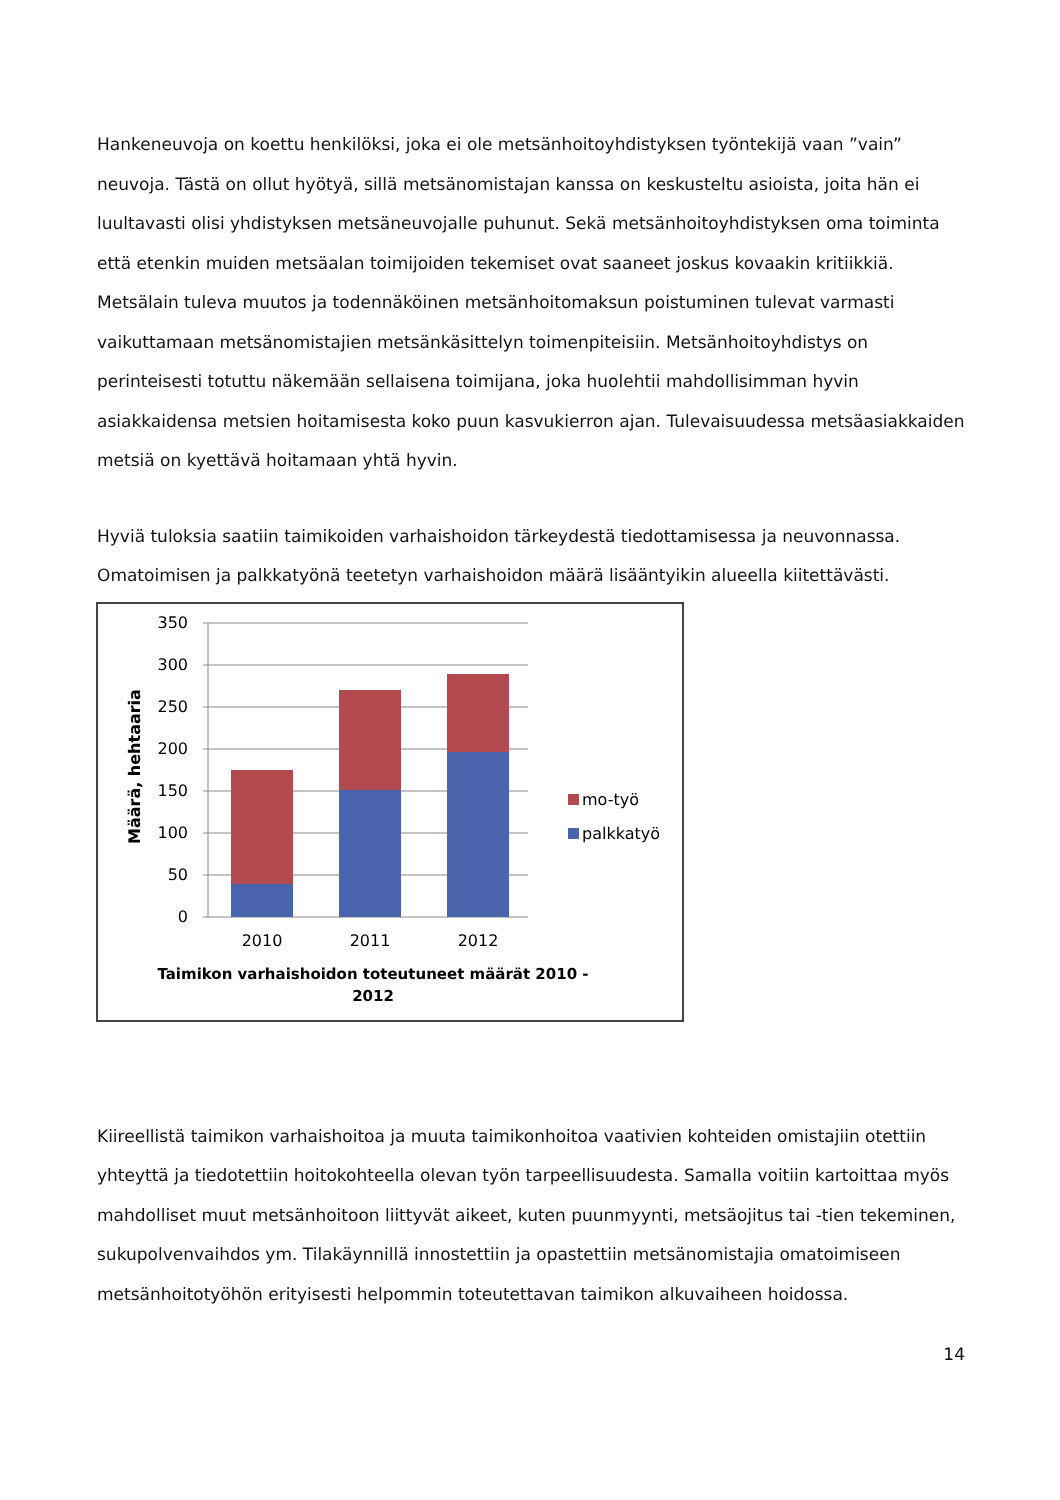Hankeneuvoja on koettu henkilöksi, joka ei ole metsänhoitoyhdistyksen työntekijä vaan ”vain” neuvoja. Tästä on ollut hyötyä, sillä metsänomistajan kanssa on keskusteltu asioista, joita hän ei luultavasti olisi yhdistyksen metsäneuvojalle puhunut. Sekä metsänhoitoyhdistyksen oma toiminta että etenkin muiden metsäalan toimijoiden tekemiset ovat saaneet joskus kovaakin kritiikkiä. Metsälain tuleva muutos ja todennäköinen metsänhoitomaksun poistuminen tulevat varmasti vaikuttamaan metsänomistajien metsänkäsittelyn toimenpiteisiin. Metsänhoitoyhdistys on perinteisesti totuttu näkemään sellaisena toimijana, joka huolehtii mahdollisimman hyvin asiakkaidensa metsien hoitamisesta koko puun kasvukierron ajan. Tulevaisuudessa metsäasiakkaiden metsiä on kyettävä hoitamaan yhtä hyvin.
Hyviä tuloksia saatiin taimikoiden varhaishoidon tärkeydestä tiedottamisessa ja neuvonnassa. Omatoimisen ja palkkatyönä teetetyn varhaishoidon määrä lisääntyikin alueella kiitettävästi.
Määrä, hehtaaria
350
300
250
200
150
100
50
0
2010
2011
2012
mo-työ
palkkatyö
Taimikon varhaishoidon toteutuneet määrät 2010 -
2012
Kiireellistä taimikon varhaishoitoa ja muuta taimikonhoitoa vaativien kohteiden omistajiin otettiin yhteyttä ja tiedotettiin hoitokohteella olevan työn tarpeellisuudesta. Samalla voitiin kartoittaa myös mahdolliset muut metsänhoitoon liittyvät aikeet, kuten puunmyynti, metsäojitus tai -tien tekeminen, sukupolvenvaihdos ym. Tilakäynnillä innostettiin ja opastettiin metsänomistajia omatoimiseen metsänhoitotyöhön erityisesti helpommin toteutettavan taimikon alkuvaiheen hoidossa.
14